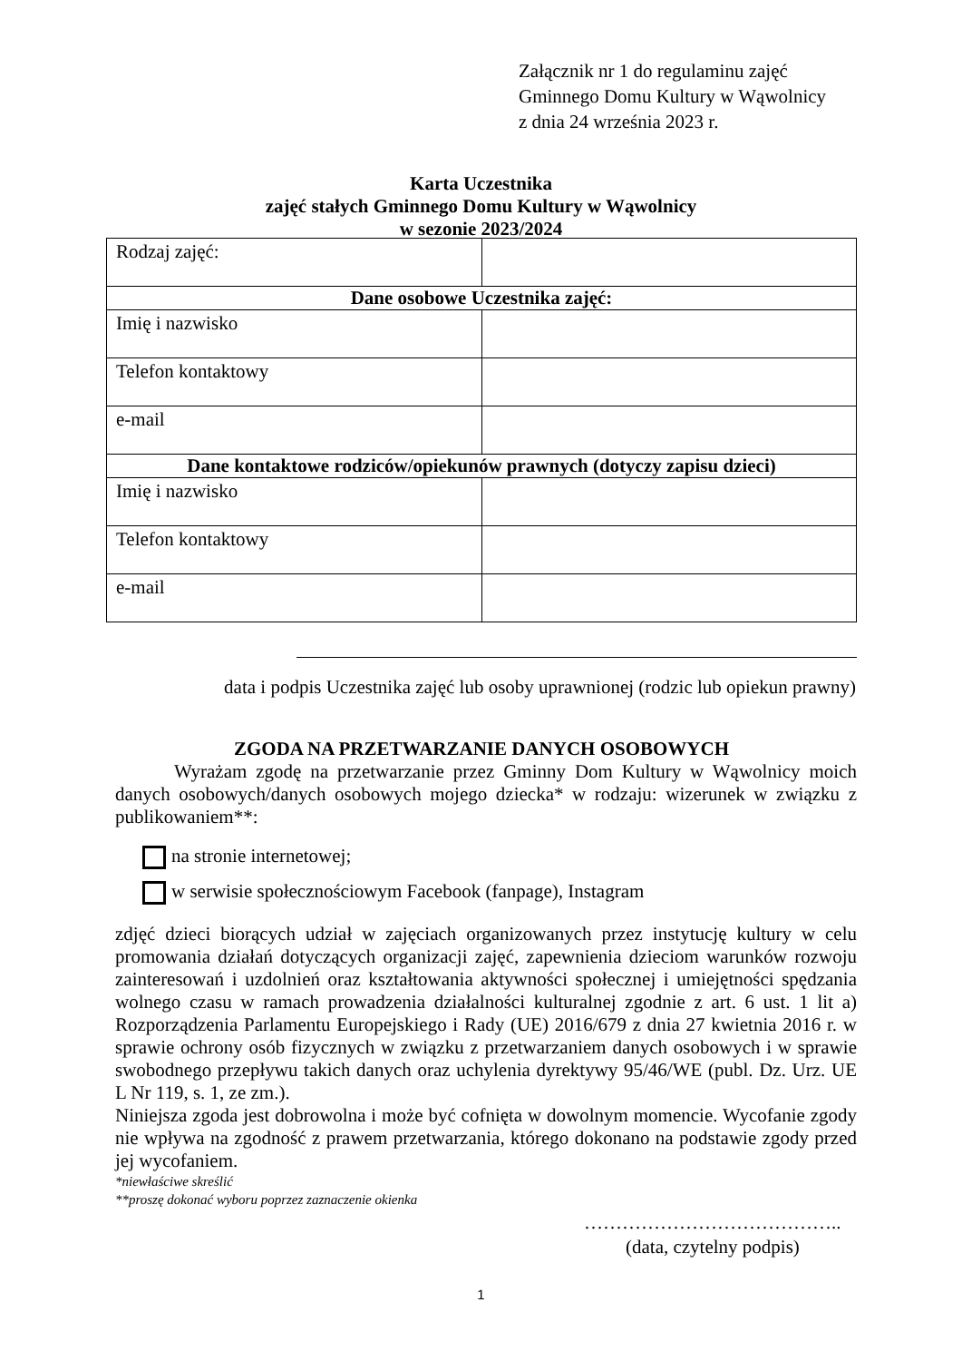Załącznik nr 1 do regulaminu zajęć
Gminnego Domu Kultury w Wąwolnicy
z dnia 24 września 2023 r.
Karta Uczestnika
zajęć stałych Gminnego Domu Kultury w Wąwolnicy
w sezonie 2023/2024
| Rodzaj zajęć: | |
| Dane osobowe Uczestnika zajęć: | |
| Imię i nazwisko | |
| Telefon kontaktowy | |
| e-mail | |
| Dane kontaktowe rodziców/opiekunów prawnych (dotyczy zapisu dzieci) | |
| Imię i nazwisko | |
| Telefon kontaktowy | |
| e-mail | |
data i podpis Uczestnika zajęć lub osoby uprawnionej (rodzic lub opiekun prawny)
ZGODA NA PRZETWARZANIE DANYCH OSOBOWYCH
Wyrażam zgodę na przetwarzanie przez Gminny Dom Kultury w Wąwolnicy moich danych osobowych/danych osobowych mojego dziecka* w rodzaju: wizerunek w związku z publikowaniem**:
na stronie internetowej;
w serwisie społecznościowym Facebook (fanpage), Instagram
zdjęć dzieci biorących udział w zajęciach organizowanych przez instytucję kultury w celu promowania działań dotyczących organizacji zajęć, zapewnienia dzieciom warunków rozwoju zainteresowań i uzdolnień oraz kształtowania aktywności społecznej i umiejętności spędzania wolnego czasu w ramach prowadzenia działalności kulturalnej zgodnie z art. 6 ust. 1 lit a) Rozporządzenia Parlamentu Europejskiego i Rady (UE) 2016/679 z dnia 27 kwietnia 2016 r. w sprawie ochrony osób fizycznych w związku z przetwarzaniem danych osobowych i w sprawie swobodnego przepływu takich danych oraz uchylenia dyrektywy 95/46/WE (publ. Dz. Urz. UE L Nr 119, s. 1, ze zm.).
Niniejsza zgoda jest dobrowolna i może być cofnięta w dowolnym momencie. Wycofanie zgody nie wpływa na zgodność z prawem przetwarzania, którego dokonano na podstawie zgody przed jej wycofaniem.
*niewłaściwe skreślić
**proszę dokonać wyboru poprzez zaznaczenie okienka
…………………………………..
(data, czytelny podpis)
1